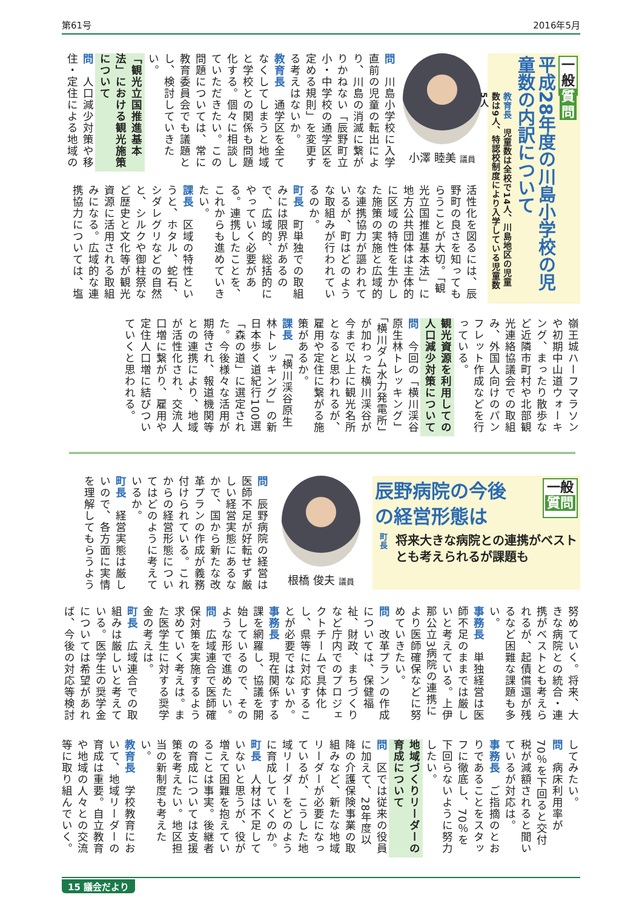第61号 2016年5月
一般
質問
平成28年度の川島小学校の児童数の内訳について
教育長　児童数は全校で14人、川島地区の児童数は9人、特認校制度により入学している児童数5人
小澤 睦美 議員
問　川島小学校に入学直前の児童の転出により、川島の消滅に繋がりかねない「辰野町立小・中学校の通学区を定める規則」を変更する考えはないか。
教育長　通学区を全てなくしてしまうと地域と学校との関係も問題化する。個々に相談していただきたい。この問題については、常に教育委員会でも議題とし、検討していきたい。
「観光立国推進基本法」における観光施策について
問　人口減少対策や移住・定住による地域の
活性化を図るには、辰野町の良さを知ってもらうことが大切。「観光立国推進基本法」に地方公共団体は主体的に区域の特性を生かした施策の実施と広域的な連携協力が謳われているが、町はどのような取組みが行われているのか。
町長　町単独での取組みには限界があるので、広域的、総括的にやっていく必要がある。連携したことを、これからも進めていきたい。
課長　区域の特性というと、ホタル、蛇石、シダレグリなどの自然と、シルクや御柱祭など歴史と文化等が観光資源に活用される取組みになる。広域的な連携協力については、塩
嶺王城ハーフマラソンや初期中山道ウォーキング、まったり散歩など近隣市町村や北部観光連絡協議会での取組み、外国人向けのパンフレット作成などを行っている。
観光資源を利用しての人口減少対策について
問　今回の「横川渓谷原生林トレッキング」「横川ダム水力発電所」が加わった横川渓谷が今まで以上に観光名所となると思われるが、雇用や定住に繋がる施策があるか。
課長　「横川渓谷原生林トレッキング」の新日本歩く道紀行100選「森の道」に選定された。今後様々な活用が期待され、報道機関等との連携により、地域が活性化され、交流人口増に繋がり、雇用や定住人口増に結びついていくと思われる。
辰野病院の今後
の経営形態は
一般
質問
町長
将来大きな病院との連携がベストとも考えられるが課題も
根橋 俊夫 議員
問　辰野病院の経営は医師不足が好転せず厳しい経営実態にあるなかで、国から新たな改革プランの作成が義務付けられている。これからの経営形態についてはどのように考えているか。
町長　経営実態は厳しいので、各方面に実情を理解してもらうよう
努めていく。将来、大きな病院との統合・連携がベストとも考えられるが、起債償還が残るなど困難な課題も多い。
事務長　単独経営は医師不足のままでは厳しいと考えている。上伊那公立3病院の連携により医師確保などに努めていきたい。
問　改革プランの作成については、保健福祉、財政、まちづくりなど庁内でのプロジェクトチームで具体化し、県等に対応することが必要ではないか。
事務長　現在関係する課を網羅し、協議を開始しているので、そのような形で進めたい。
問　広域連合で医師確保対策を実施するよう求めていく考えは。また医学生に対する奨学金の考えは。
町長　広域連合での取組みは厳しいと考えている。医学生の奨学金については希望があれば、今後の対応等検討
してみたい。
問　病床利用率が70％を下回ると交付税が減額されると聞いているが対応は。
事務長　ご指摘のとおりであることをスタッフに徹底し、70％を下回らないように努力したい。
地域づくりリーダーの育成について
問　区では従来の役員に加えて、28年度以降の介護保険事業の取組みなど、新たな地域リーダーが必要になっているが、こうした地域リーダーをどのように育成していくのか。
町長　人材は不足していないと思うが、役が増えて困難を抱えていることは事実。後継者の育成については支援策を考えたい。地区担当の新制度も考えたい。
教育長　学校教育において、地域リーダーの育成は重要。自立教育や地域の人々との交流等に取り組んでいく。
15 議会だより